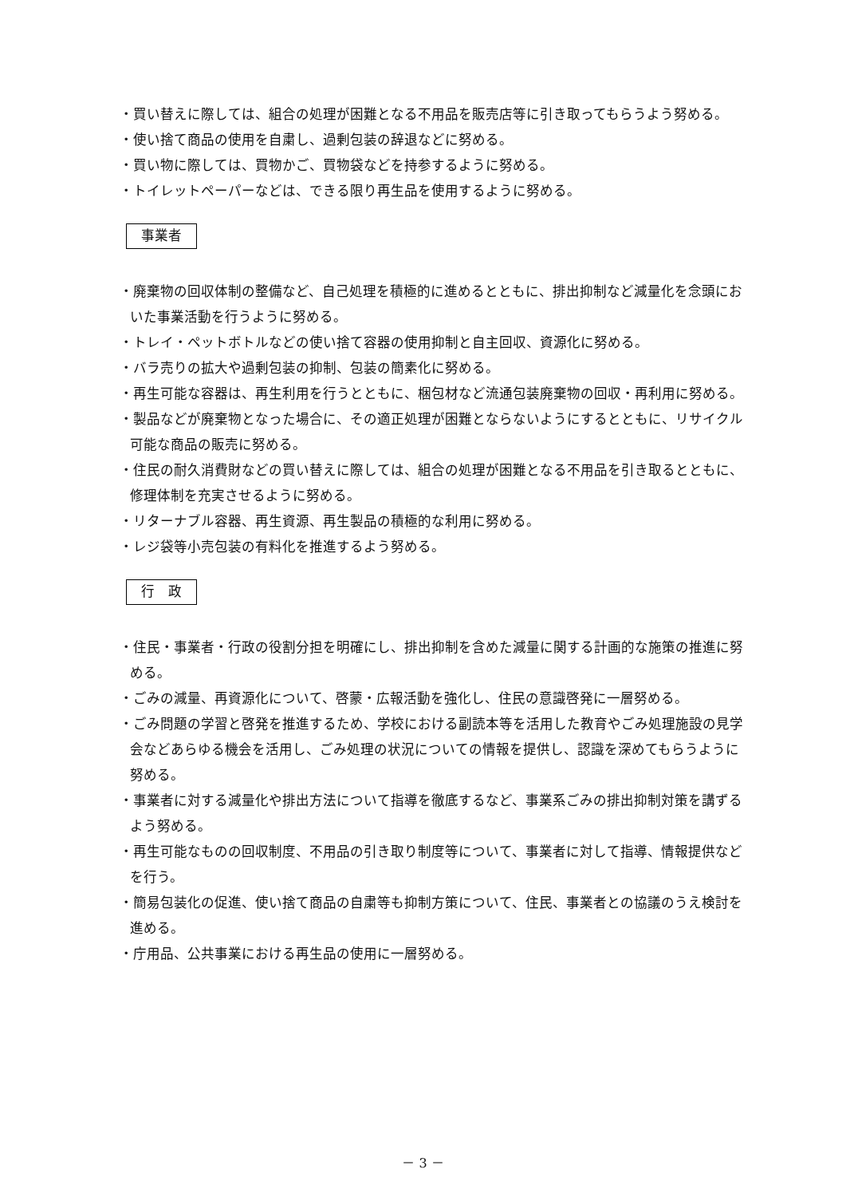・買い替えに際しては、組合の処理が困難となる不用品を販売店等に引き取ってもらうよう努める。
・使い捨て商品の使用を自粛し、過剰包装の辞退などに努める。
・買い物に際しては、買物かご、買物袋などを持参するように努める。
・トイレットペーパーなどは、できる限り再生品を使用するように努める。
事業者
・廃棄物の回収体制の整備など、自己処理を積極的に進めるとともに、排出抑制など減量化を念頭においた事業活動を行うように努める。
・トレイ・ペットボトルなどの使い捨て容器の使用抑制と自主回収、資源化に努める。
・バラ売りの拡大や過剰包装の抑制、包装の簡素化に努める。
・再生可能な容器は、再生利用を行うとともに、梱包材など流通包装廃棄物の回収・再利用に努める。
・製品などが廃棄物となった場合に、その適正処理が困難とならないようにするとともに、リサイクル可能な商品の販売に努める。
・住民の耐久消費財などの買い替えに際しては、組合の処理が困難となる不用品を引き取るとともに、修理体制を充実させるように努める。
・リターナブル容器、再生資源、再生製品の積極的な利用に努める。
・レジ袋等小売包装の有料化を推進するよう努める。
行　政
・住民・事業者・行政の役割分担を明確にし、排出抑制を含めた減量に関する計画的な施策の推進に努める。
・ごみの減量、再資源化について、啓蒙・広報活動を強化し、住民の意識啓発に一層努める。
・ごみ問題の学習と啓発を推進するため、学校における副読本等を活用した教育やごみ処理施設の見学会などあらゆる機会を活用し、ごみ処理の状況についての情報を提供し、認識を深めてもらうように努める。
・事業者に対する減量化や排出方法について指導を徹底するなど、事業系ごみの排出抑制対策を講ずるよう努める。
・再生可能なものの回収制度、不用品の引き取り制度等について、事業者に対して指導、情報提供などを行う。
・簡易包装化の促進、使い捨て商品の自粛等も抑制方策について、住民、事業者との協議のうえ検討を進める。
・庁用品、公共事業における再生品の使用に一層努める。
－ 3 －